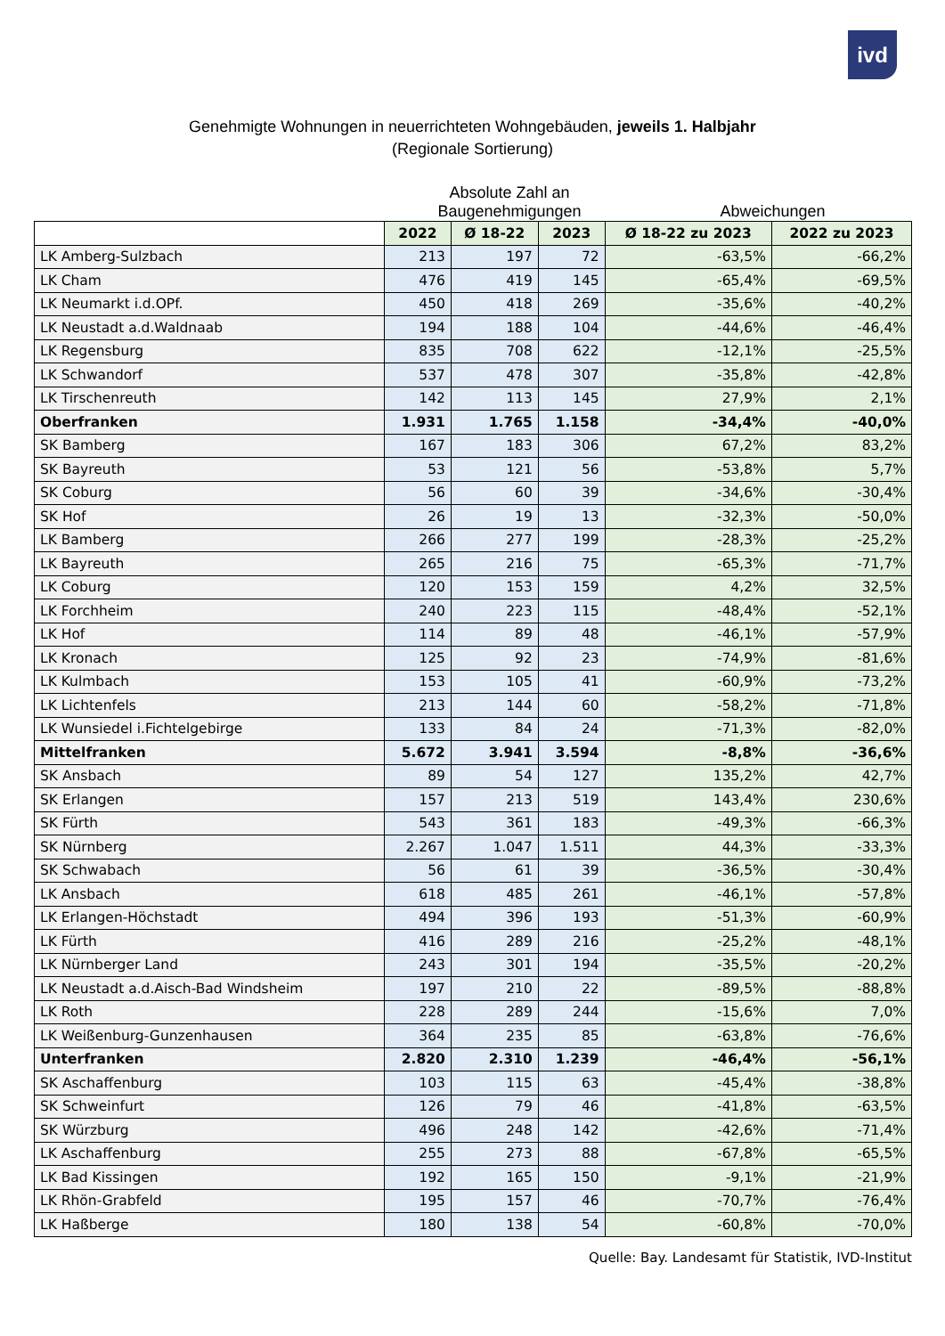ivd
Genehmigte Wohnungen in neuerrichteten Wohngebäuden, jeweils 1. Halbjahr
(Regionale Sortierung)
Absolute Zahl an
Baugenehmigungen
Abweichungen
| | 2022 | Ø 18-22 | 2023 | Ø 18-22 zu 2023 | 2022 zu 2023 |
| --- | --- | --- | --- | --- | --- |
| LK Amberg-Sulzbach | 213 | 197 | 72 | -63,5% | -66,2% |
| LK Cham | 476 | 419 | 145 | -65,4% | -69,5% |
| LK Neumarkt i.d.OPf. | 450 | 418 | 269 | -35,6% | -40,2% |
| LK Neustadt a.d.Waldnaab | 194 | 188 | 104 | -44,6% | -46,4% |
| LK Regensburg | 835 | 708 | 622 | -12,1% | -25,5% |
| LK Schwandorf | 537 | 478 | 307 | -35,8% | -42,8% |
| LK Tirschenreuth | 142 | 113 | 145 | 27,9% | 2,1% |
| Oberfranken | 1.931 | 1.765 | 1.158 | -34,4% | -40,0% |
| SK Bamberg | 167 | 183 | 306 | 67,2% | 83,2% |
| SK Bayreuth | 53 | 121 | 56 | -53,8% | 5,7% |
| SK Coburg | 56 | 60 | 39 | -34,6% | -30,4% |
| SK Hof | 26 | 19 | 13 | -32,3% | -50,0% |
| LK Bamberg | 266 | 277 | 199 | -28,3% | -25,2% |
| LK Bayreuth | 265 | 216 | 75 | -65,3% | -71,7% |
| LK Coburg | 120 | 153 | 159 | 4,2% | 32,5% |
| LK Forchheim | 240 | 223 | 115 | -48,4% | -52,1% |
| LK Hof | 114 | 89 | 48 | -46,1% | -57,9% |
| LK Kronach | 125 | 92 | 23 | -74,9% | -81,6% |
| LK Kulmbach | 153 | 105 | 41 | -60,9% | -73,2% |
| LK Lichtenfels | 213 | 144 | 60 | -58,2% | -71,8% |
| LK Wunsiedel i.Fichtelgebirge | 133 | 84 | 24 | -71,3% | -82,0% |
| Mittelfranken | 5.672 | 3.941 | 3.594 | -8,8% | -36,6% |
| SK Ansbach | 89 | 54 | 127 | 135,2% | 42,7% |
| SK Erlangen | 157 | 213 | 519 | 143,4% | 230,6% |
| SK Fürth | 543 | 361 | 183 | -49,3% | -66,3% |
| SK Nürnberg | 2.267 | 1.047 | 1.511 | 44,3% | -33,3% |
| SK Schwabach | 56 | 61 | 39 | -36,5% | -30,4% |
| LK Ansbach | 618 | 485 | 261 | -46,1% | -57,8% |
| LK Erlangen-Höchstadt | 494 | 396 | 193 | -51,3% | -60,9% |
| LK Fürth | 416 | 289 | 216 | -25,2% | -48,1% |
| LK Nürnberger Land | 243 | 301 | 194 | -35,5% | -20,2% |
| LK Neustadt a.d.Aisch-Bad Windsheim | 197 | 210 | 22 | -89,5% | -88,8% |
| LK Roth | 228 | 289 | 244 | -15,6% | 7,0% |
| LK Weißenburg-Gunzenhausen | 364 | 235 | 85 | -63,8% | -76,6% |
| Unterfranken | 2.820 | 2.310 | 1.239 | -46,4% | -56,1% |
| SK Aschaffenburg | 103 | 115 | 63 | -45,4% | -38,8% |
| SK Schweinfurt | 126 | 79 | 46 | -41,8% | -63,5% |
| SK Würzburg | 496 | 248 | 142 | -42,6% | -71,4% |
| LK Aschaffenburg | 255 | 273 | 88 | -67,8% | -65,5% |
| LK Bad Kissingen | 192 | 165 | 150 | -9,1% | -21,9% |
| LK Rhön-Grabfeld | 195 | 157 | 46 | -70,7% | -76,4% |
| LK Haßberge | 180 | 138 | 54 | -60,8% | -70,0% |
Quelle: Bay. Landesamt für Statistik, IVD-Institut